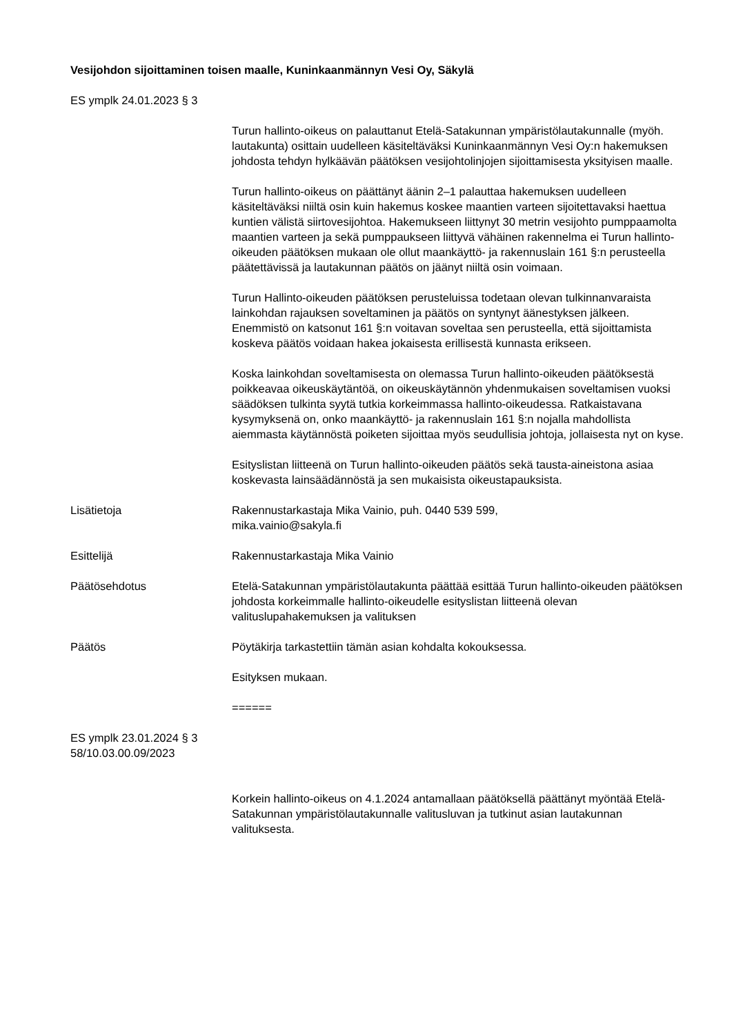Vesijohdon sijoittaminen toisen maalle, Kuninkaanmännyn Vesi Oy, Säkylä
ES ymplk 24.01.2023 § 3
Turun hallinto-oikeus on palauttanut Etelä-Satakunnan ympäristölautakunnalle (myöh. lautakunta) osittain uudelleen käsiteltäväksi Kuninkaanmännyn Vesi Oy:n hakemuksen johdosta tehdyn hylkäävän päätöksen vesijohtolinjojen sijoittamisesta yksityisen maalle.
Turun hallinto-oikeus on päättänyt äänin 2–1 palauttaa hakemuksen uudelleen käsiteltäväksi niiltä osin kuin hakemus koskee maantien varteen sijoitettavaksi haettua kuntien välistä siirtovesijohtoa. Hakemukseen liittynyt 30 metrin vesijohto pumppaamolta maantien varteen ja sekä pumppaukseen liittyvä vähäinen rakennelma ei Turun hallinto-oikeuden päätöksen mukaan ole ollut maankäyttö- ja rakennuslain 161 §:n perusteella päätettävissä ja lautakunnan päätös on jäänyt niiltä osin voimaan.
Turun Hallinto-oikeuden päätöksen perusteluissa todetaan olevan tulkinnanvaraista lainkohdan rajauksen soveltaminen ja päätös on syntynyt äänestyksen jälkeen. Enemmistö on katsonut 161 §:n voitavan soveltaa sen perusteella, että sijoittamista koskeva päätös voidaan hakea jokaisesta erillisestä kunnasta erikseen.
Koska lainkohdan soveltamisesta on olemassa Turun hallinto-oikeuden päätöksestä poikkeavaa oikeuskäytäntöä, on oikeuskäytännön yhdenmukaisen soveltamisen vuoksi säädöksen tulkinta syytä tutkia korkeimmassa hallinto-oikeudessa. Ratkaistavana kysymyksenä on, onko maankäyttö- ja rakennuslain 161 §:n nojalla mahdollista aiemmasta käytännöstä poiketen sijoittaa myös seudullisia johtoja, jollaisesta nyt on kyse.
Esityslistan liitteenä on Turun hallinto-oikeuden päätös sekä tausta-aineistona asiaa koskevasta lainsäädännöstä ja sen mukaisista oikeustapauksista.
Lisätietoja Rakennustarkastaja Mika Vainio, puh. 0440 539 599,
mika.vainio@sakyla.fi
Esittelijä Rakennustarkastaja Mika Vainio
Päätösehdotus Etelä-Satakunnan ympäristölautakunta päättää esittää Turun hallinto-oikeuden päätöksen johdosta korkeimmalle hallinto-oikeudelle esityslistan liitteenä olevan valituslupahakemuksen ja valituksen
Päätös Pöytäkirja tarkastettiin tämän asian kohdalta kokouksessa.
Esityksen mukaan.
======
ES ymplk 23.01.2024 § 3
58/10.03.00.09/2023
Korkein hallinto-oikeus on 4.1.2024 antamallaan päätöksellä päättänyt myöntää Etelä-Satakunnan ympäristölautakunnalle valitusluvan ja tutkinut asian lautakunnan valituksesta.